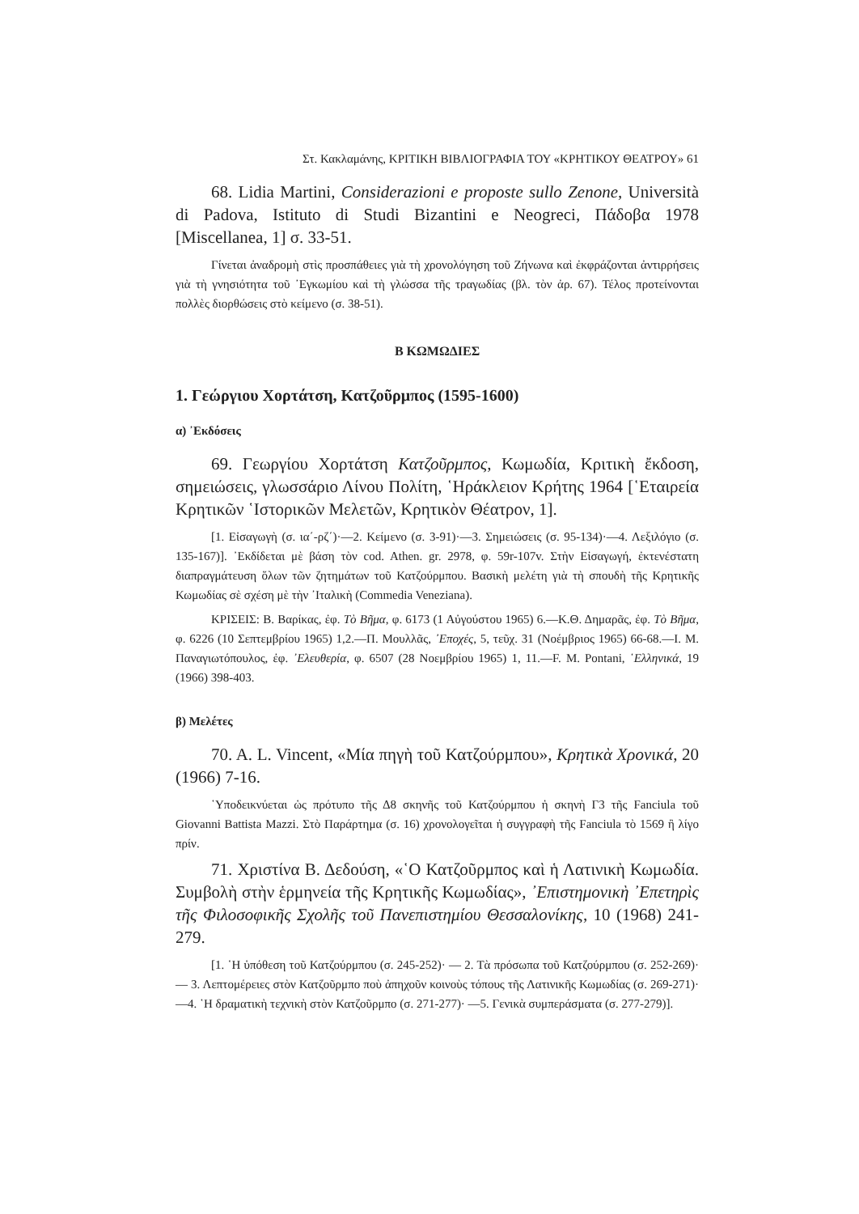Στ. Κακλαμάνης, ΚΡΙΤΙΚΗ ΒΙΒΛΙΟΓΡΑΦΙΑ ΤΟΥ «ΚΡΗΤΙΚΟΥ ΘΕΑΤΡΟΥ» 61
68. Lidia Martini, Considerazioni e proposte sullo Zenone, Università di Padova, Istituto di Studi Bizantini e Neogreci, Πάδοβα 1978 [Miscellanea, 1] σ. 33-51.
Γίνεται ἀναδρομὴ στὶς προσπάθειες γιὰ τὴ χρονολόγηση τοῦ Ζήνωνα καὶ ἐκφράζονται ἀντιρρήσεις γιὰ τὴ γνησιότητα τοῦ ᾿Εγκωμίου καὶ τὴ γλώσσα τῆς τραγωδίας (βλ. τὸν ἀρ. 67). Τέλος προτείνονται πολλὲς διορθώσεις στὸ κείμενο (σ. 38-51).
Β ΚΩΜΩΔΙΕΣ
1. Γεώργιου Χορτάτση, Κατζοῦρμπος (1595-1600)
α) ᾿Εκδόσεις
69. Γεωργίου Χορτάτση Κατζοῦρμπος, Κωμωδία, Κριτικὴ ἔκδοση, σημειώσεις, γλωσσάριο Λίνου Πολίτη, ῾Ηράκλειον Κρήτης 1964 [῾Εταιρεία Κρητικῶν ῾Ιστορικῶν Μελετῶν, Κρητικὸν Θέατρον, 1].
[1. Εἰσαγωγὴ (σ. ια΄-ρζ΄)·—2. Κείμενο (σ. 3-91)·—3. Σημειώσεις (σ. 95-134)·—4. Λεξιλόγιο (σ. 135-167)]. ᾿Εκδίδεται μὲ βάση τὸν cod. Athen. gr. 2978, φ. 59r-107v. Στὴν Εἰσαγωγή, ἐκτενέστατη διαπραγμάτευση ὅλων τῶν ζητημάτων τοῦ Κατζούρμπου. Βασικὴ μελέτη γιὰ τὴ σπουδὴ τῆς Κρητικῆς Κωμωδίας σὲ σχέση μὲ τὴν ᾿Ιταλικὴ (Commedia Veneziana).
ΚΡΙΣΕΙΣ: Β. Βαρίκας, ἐφ. Τὸ Βῆμα, φ. 6173 (1 Αὐγούστου 1965) 6.—Κ.Θ. Δημαρᾶς, ἐφ. Τὸ Βῆμα, φ. 6226 (10 Σεπτεμβρίου 1965) 1,2.—Π. Μουλλᾶς, ᾿Εποχές, 5, τεῦχ. 31 (Νοέμβριος 1965) 66-68.—Ι. Μ. Παναγιωτόπουλος, ἐφ. ᾿Ελευθερία, φ. 6507 (28 Νοεμβρίου 1965) 1, 11.—F. M. Pontani, ῾Ελληνικά, 19 (1966) 398-403.
β) Μελέτες
70. A. L. Vincent, «Μία πηγὴ τοῦ Κατζούρμπου», Κρητικὰ Χρονικά, 20 (1966) 7-16.
῾Υποδεικνύεται ὡς πρότυπο τῆς Δ8 σκηνῆς τοῦ Κατζούρμπου ἡ σκηνὴ Γ3 τῆς Fanciula τοῦ Giovanni Battista Mazzi. Στὸ Παράρτημα (σ. 16) χρονολογεῖται ἡ συγγραφὴ τῆς Fanciula τὸ 1569 ἢ λίγο πρίν.
71. Χριστίνα Β. Δεδούση, «῾Ο Κατζοῦρμπος καὶ ἡ Λατινικὴ Κωμωδία. Συμβολὴ στὴν ἑρμηνεία τῆς Κρητικῆς Κωμωδίας», ᾿Επιστημονικὴ ᾿Επετηρὶς τῆς Φιλοσοφικῆς Σχολῆς τοῦ Πανεπιστημίου Θεσσαλονίκης, 10 (1968) 241-279.
[1. ῾Η ὑπόθεση τοῦ Κατζούρμπου (σ. 245-252)· — 2. Τὰ πρόσωπα τοῦ Κατζούρμπου (σ. 252-269)·— 3. Λεπτομέρειες στὸν Κατζοῦρμπο ποὺ ἀπηχοῦν κοινοὺς τόπους τῆς Λατινικῆς Κωμωδίας (σ. 269-271)· —4. ῾Η δραματικὴ τεχνικὴ στὸν Κατζοῦρμπο (σ. 271-277)· —5. Γενικὰ συμπεράσματα (σ. 277-279)].